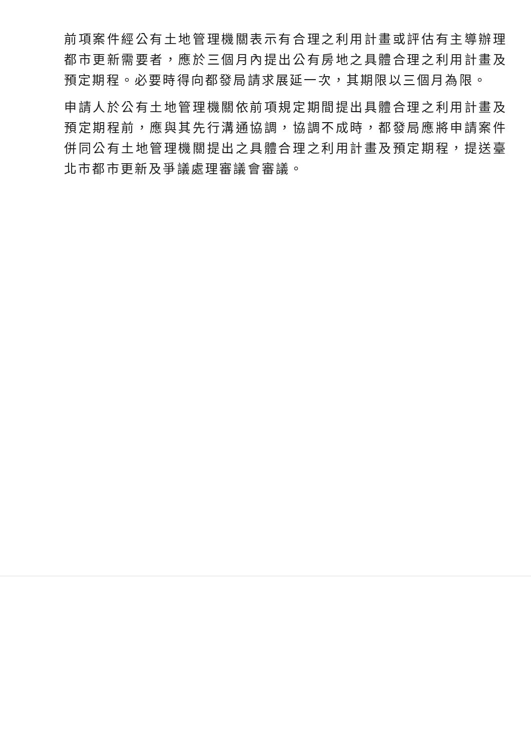前項案件經公有土地管理機關表示有合理之利用計畫或評估有主導辦理都市更新需要者，應於三個月內提出公有房地之具體合理之利用計畫及預定期程。必要時得向都發局請求展延一次，其期限以三個月為限。
申請人於公有土地管理機關依前項規定期間提出具體合理之利用計畫及預定期程前，應與其先行溝通協調，協調不成時，都發局應將申請案件併同公有土地管理機關提出之具體合理之利用計畫及預定期程，提送臺北市都市更新及爭議處理審議會審議。